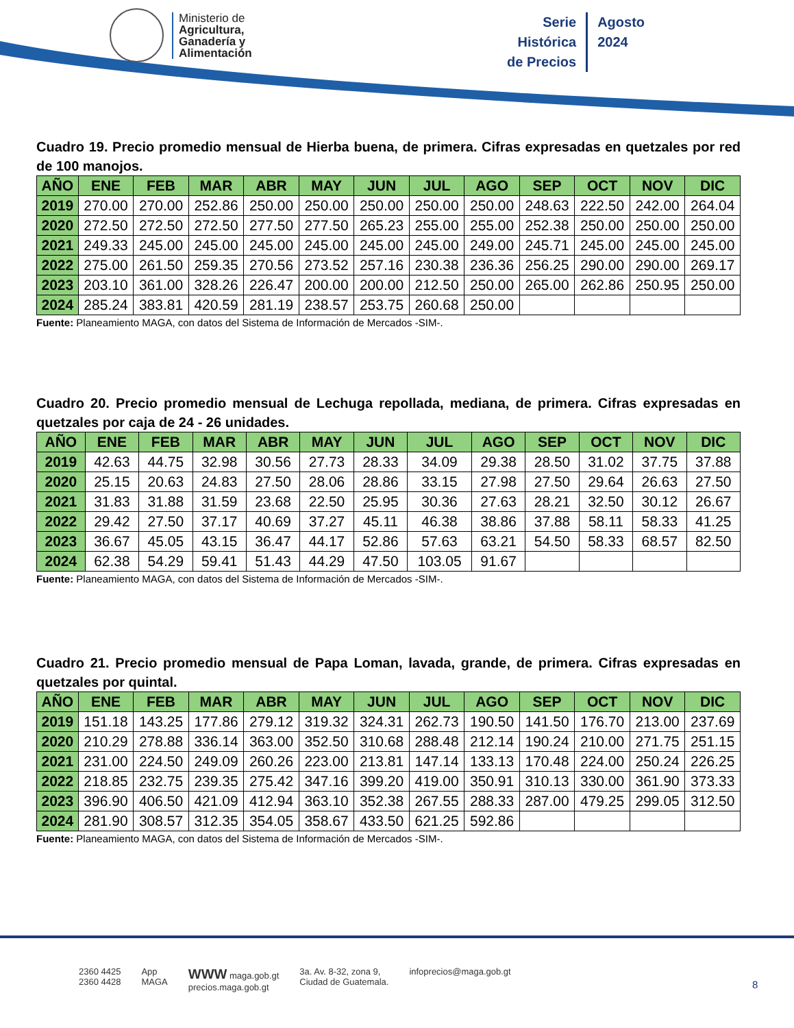Ministerio de
Agricultura,
Ganadería y
Alimentación
Serie
Histórica
de Precios
Agosto
2024
Cuadro 19. Precio promedio mensual de Hierba buena, de primera. Cifras expresadas en quetzales por red de 100 manojos.
| AÑO | ENE | FEB | MAR | ABR | MAY | JUN | JUL | AGO | SEP | OCT | NOV | DIC |
| --- | --- | --- | --- | --- | --- | --- | --- | --- | --- | --- | --- | --- |
| 2019 | 270.00 | 270.00 | 252.86 | 250.00 | 250.00 | 250.00 | 250.00 | 250.00 | 248.63 | 222.50 | 242.00 | 264.04 |
| 2020 | 272.50 | 272.50 | 272.50 | 277.50 | 277.50 | 265.23 | 255.00 | 255.00 | 252.38 | 250.00 | 250.00 | 250.00 |
| 2021 | 249.33 | 245.00 | 245.00 | 245.00 | 245.00 | 245.00 | 245.00 | 249.00 | 245.71 | 245.00 | 245.00 | 245.00 |
| 2022 | 275.00 | 261.50 | 259.35 | 270.56 | 273.52 | 257.16 | 230.38 | 236.36 | 256.25 | 290.00 | 290.00 | 269.17 |
| 2023 | 203.10 | 361.00 | 328.26 | 226.47 | 200.00 | 200.00 | 212.50 | 250.00 | 265.00 | 262.86 | 250.95 | 250.00 |
| 2024 | 285.24 | 383.81 | 420.59 | 281.19 | 238.57 | 253.75 | 260.68 | 250.00 | | | | |
Fuente: Planeamiento MAGA, con datos del Sistema de Información de Mercados -SIM-.
Cuadro 20. Precio promedio mensual de Lechuga repollada, mediana, de primera. Cifras expresadas en quetzales por caja de 24 - 26 unidades.
| AÑO | ENE | FEB | MAR | ABR | MAY | JUN | JUL | AGO | SEP | OCT | NOV | DIC |
| --- | --- | --- | --- | --- | --- | --- | --- | --- | --- | --- | --- | --- |
| 2019 | 42.63 | 44.75 | 32.98 | 30.56 | 27.73 | 28.33 | 34.09 | 29.38 | 28.50 | 31.02 | 37.75 | 37.88 |
| 2020 | 25.15 | 20.63 | 24.83 | 27.50 | 28.06 | 28.86 | 33.15 | 27.98 | 27.50 | 29.64 | 26.63 | 27.50 |
| 2021 | 31.83 | 31.88 | 31.59 | 23.68 | 22.50 | 25.95 | 30.36 | 27.63 | 28.21 | 32.50 | 30.12 | 26.67 |
| 2022 | 29.42 | 27.50 | 37.17 | 40.69 | 37.27 | 45.11 | 46.38 | 38.86 | 37.88 | 58.11 | 58.33 | 41.25 |
| 2023 | 36.67 | 45.05 | 43.15 | 36.47 | 44.17 | 52.86 | 57.63 | 63.21 | 54.50 | 58.33 | 68.57 | 82.50 |
| 2024 | 62.38 | 54.29 | 59.41 | 51.43 | 44.29 | 47.50 | 103.05 | 91.67 | | | | |
Fuente: Planeamiento MAGA, con datos del Sistema de Información de Mercados -SIM-.
Cuadro 21. Precio promedio mensual de Papa Loman, lavada, grande, de primera. Cifras expresadas en quetzales por quintal.
| AÑO | ENE | FEB | MAR | ABR | MAY | JUN | JUL | AGO | SEP | OCT | NOV | DIC |
| --- | --- | --- | --- | --- | --- | --- | --- | --- | --- | --- | --- | --- |
| 2019 | 151.18 | 143.25 | 177.86 | 279.12 | 319.32 | 324.31 | 262.73 | 190.50 | 141.50 | 176.70 | 213.00 | 237.69 |
| 2020 | 210.29 | 278.88 | 336.14 | 363.00 | 352.50 | 310.68 | 288.48 | 212.14 | 190.24 | 210.00 | 271.75 | 251.15 |
| 2021 | 231.00 | 224.50 | 249.09 | 260.26 | 223.00 | 213.81 | 147.14 | 133.13 | 170.48 | 224.00 | 250.24 | 226.25 |
| 2022 | 218.85 | 232.75 | 239.35 | 275.42 | 347.16 | 399.20 | 419.00 | 350.91 | 310.13 | 330.00 | 361.90 | 373.33 |
| 2023 | 396.90 | 406.50 | 421.09 | 412.94 | 363.10 | 352.38 | 267.55 | 288.33 | 287.00 | 479.25 | 299.05 | 312.50 |
| 2024 | 281.90 | 308.57 | 312.35 | 354.05 | 358.67 | 433.50 | 621.25 | 592.86 | | | | |
Fuente: Planeamiento MAGA, con datos del Sistema de Información de Mercados -SIM-.
2360 4425
2360 4428
App
MAGA
WWW maga.gob.gt
precios.maga.gob.gt
3a. Av. 8-32, zona 9,
Ciudad de Guatemala.
infoprecios@maga.gob.gt
8